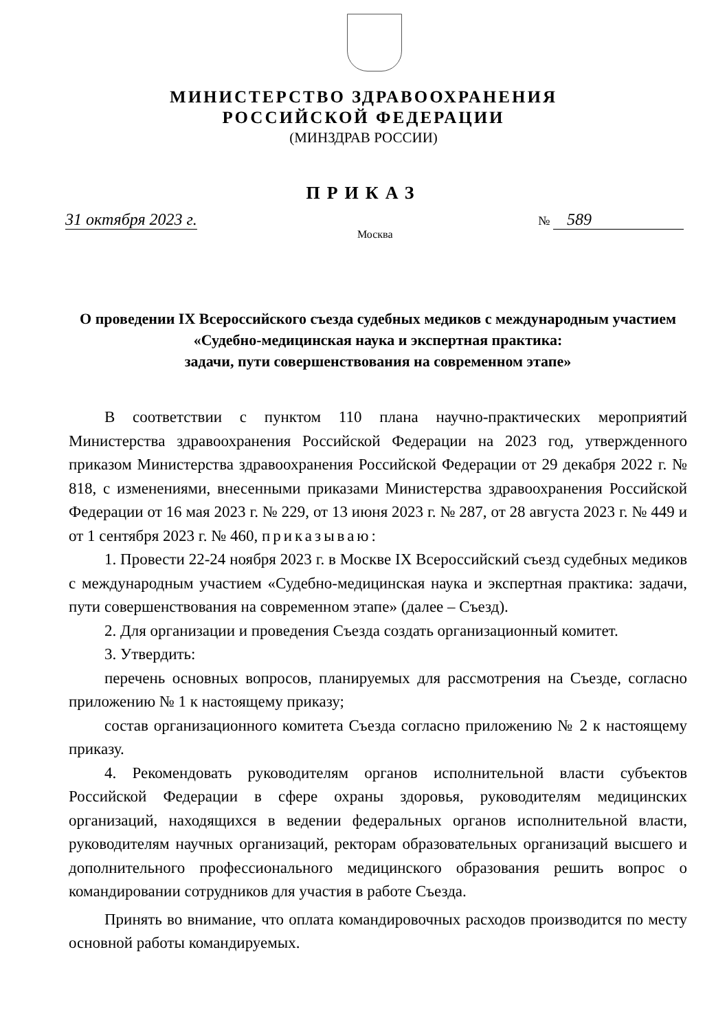МИНИСТЕРСТВО ЗДРАВООХРАНЕНИЯ
РОССИЙСКОЙ ФЕДЕРАЦИИ
(МИНЗДРАВ РОССИИ)
ПРИКАЗ
31 октября 2023 г.
Москва
№ 589
О проведении IX Всероссийского съезда судебных медиков с международным участием «Судебно-медицинская наука и экспертная практика:
задачи, пути совершенствования на современном этапе»
В соответствии с пунктом 110 плана научно-практических мероприятий Министерства здравоохранения Российской Федерации на 2023 год, утвержденного приказом Министерства здравоохранения Российской Федерации от 29 декабря 2022 г. № 818, с изменениями, внесенными приказами Министерства здравоохранения Российской Федерации от 16 мая 2023 г. № 229, от 13 июня 2023 г. № 287, от 28 августа 2023 г. № 449 и от 1 сентября 2023 г. № 460, приказываю:
1. Провести 22-24 ноября 2023 г. в Москве IX Всероссийский съезд судебных медиков с международным участием «Судебно-медицинская наука и экспертная практика: задачи, пути совершенствования на современном этапе» (далее – Съезд).
2. Для организации и проведения Съезда создать организационный комитет.
3. Утвердить:
перечень основных вопросов, планируемых для рассмотрения на Съезде, согласно приложению № 1 к настоящему приказу;
состав организационного комитета Съезда согласно приложению № 2 к настоящему приказу.
4. Рекомендовать руководителям органов исполнительной власти субъектов Российской Федерации в сфере охраны здоровья, руководителям медицинских организаций, находящихся в ведении федеральных органов исполнительной власти, руководителям научных организаций, ректорам образовательных организаций высшего и дополнительного профессионального медицинского образования решить вопрос о командировании сотрудников для участия в работе Съезда.
Принять во внимание, что оплата командировочных расходов производится по месту основной работы командируемых.